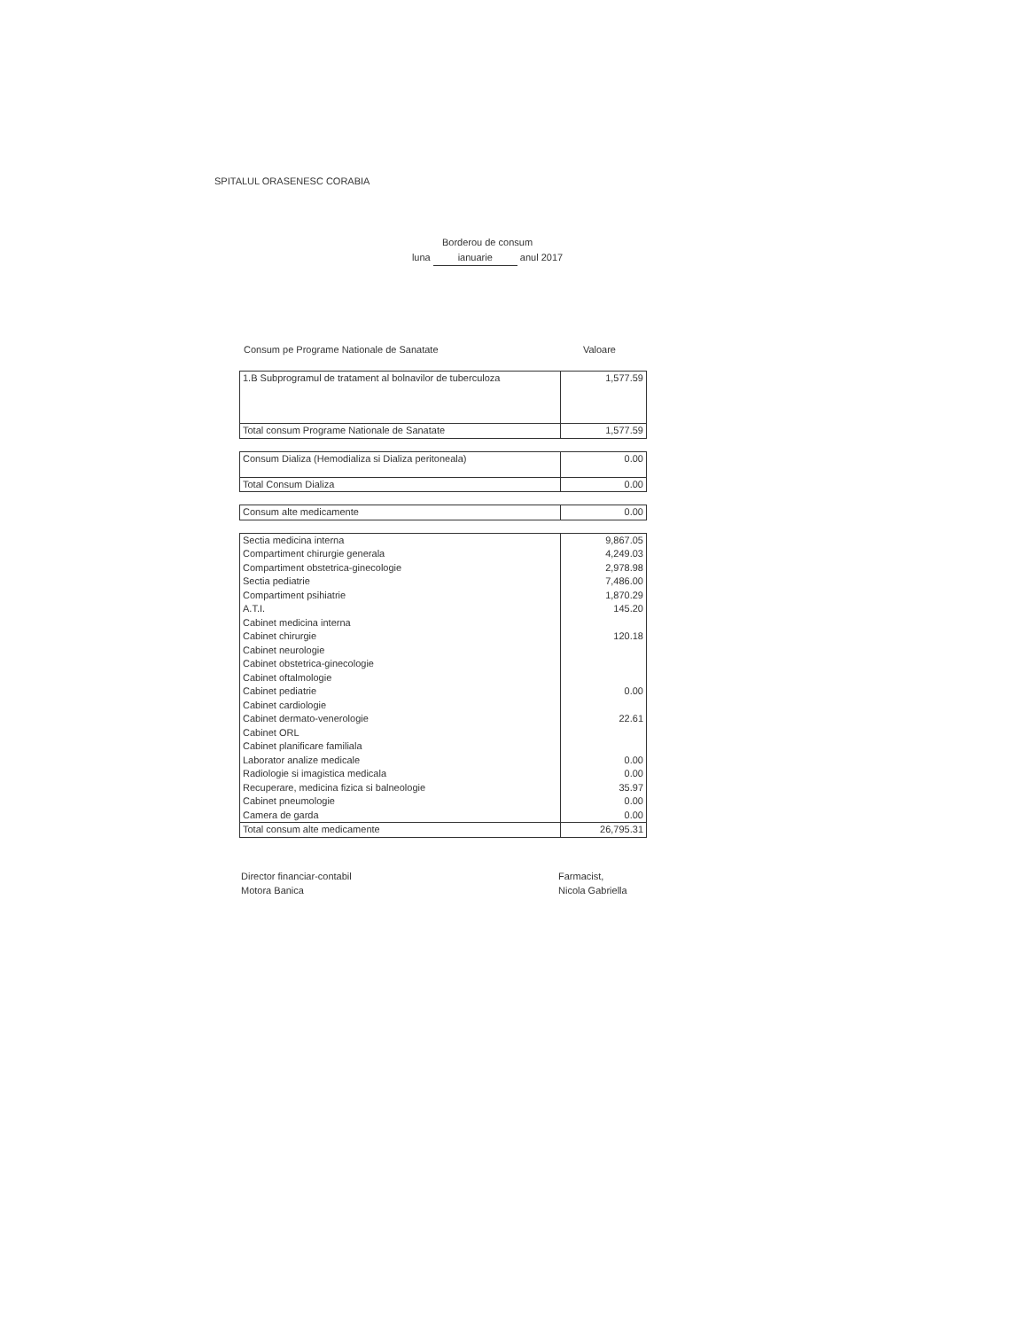SPITALUL ORASENESC CORABIA
Borderou de consum
luna ianuarie anul 2017
Consum pe Programe Nationale de Sanatate Valoare
| 1.B Subprogramul de tratament al bolnavilor de tuberculoza | 1,577.59 |
| Total consum Programe Nationale de Sanatate | 1,577.59 |
| Consum Dializa (Hemodializa si Dializa peritoneala) | 0.00 |
| Total Consum Dializa | 0.00 |
| Consum alte medicamente | 0.00 |
| Sectia medicina interna | 9,867.05 |
| Compartiment chirurgie generala | 4,249.03 |
| Compartiment obstetrica-ginecologie | 2,978.98 |
| Sectia pediatrie | 7,486.00 |
| Compartiment psihiatrie | 1,870.29 |
| A.T.I. | 145.20 |
| Cabinet medicina interna | |
| Cabinet chirurgie | 120.18 |
| Cabinet neurologie | |
| Cabinet obstetrica-ginecologie | |
| Cabinet oftalmologie | |
| Cabinet pediatrie | 0.00 |
| Cabinet cardiologie | |
| Cabinet dermato-venerologie | 22.61 |
| Cabinet ORL | |
| Cabinet planificare familiala | |
| Laborator analize medicale | 0.00 |
| Radiologie si imagistica medicala | 0.00 |
| Recuperare, medicina fizica si balneologie | 35.97 |
| Cabinet pneumologie | 0.00 |
| Camera de garda | 0.00 |
| Total consum alte medicamente | 26,795.31 |
Director financiar-contabil
Motora Banica
Farmacist,
Nicola Gabriella